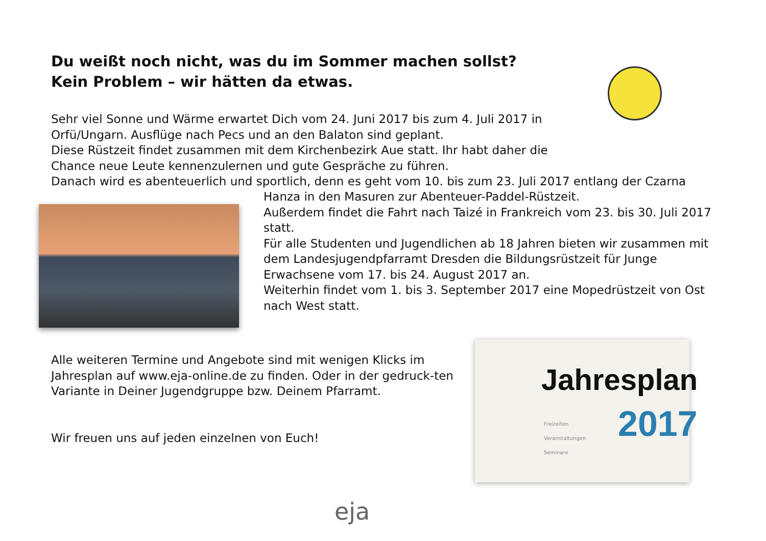Du weißt noch nicht, was du im Sommer machen sollst?
Kein Problem – wir hätten da etwas.
Sehr viel Sonne und Wärme erwartet Dich vom 24. Juni 2017 bis zum 4. Juli 2017 in
Orfü/Ungarn. Ausflüge nach Pecs und an den Balaton sind geplant.
Diese Rüstzeit findet zusammen mit dem Kirchenbezirk Aue statt. Ihr habt daher die
Chance neue Leute kennenzulernen und gute Gespräche zu führen.
Danach wird es abenteuerlich und sportlich, denn es geht vom 10. bis zum 23. Juli 2017 entlang der Czarna
Hanza in den Masuren zur Abenteuer-Paddel-Rüstzeit.
Außerdem findet die Fahrt nach Taizé in Frankreich vom 23. bis 30. Juli 2017 statt.
Für alle Studenten und Jugendlichen ab 18 Jahren bieten wir zusammen mit dem Landesjugendpfarramt Dresden die Bildungsrüstzeit für Junge Erwachsene vom 17. bis 24. August 2017 an.
Weiterhin findet vom 1. bis 3. September 2017 eine Mopedrüstzeit von Ost nach West statt.
Alle weiteren Termine und Angebote sind mit wenigen Klicks im Jahresplan auf www.eja-online.de zu finden. Oder in der gedruck-ten Variante in Deiner Jugendgruppe bzw. Deinem Pfarramt.
Wir freuen uns auf jeden einzelnen von Euch!
Jahresplan
2017
Freizeiten
Veranstaltungen
Seminare
eja